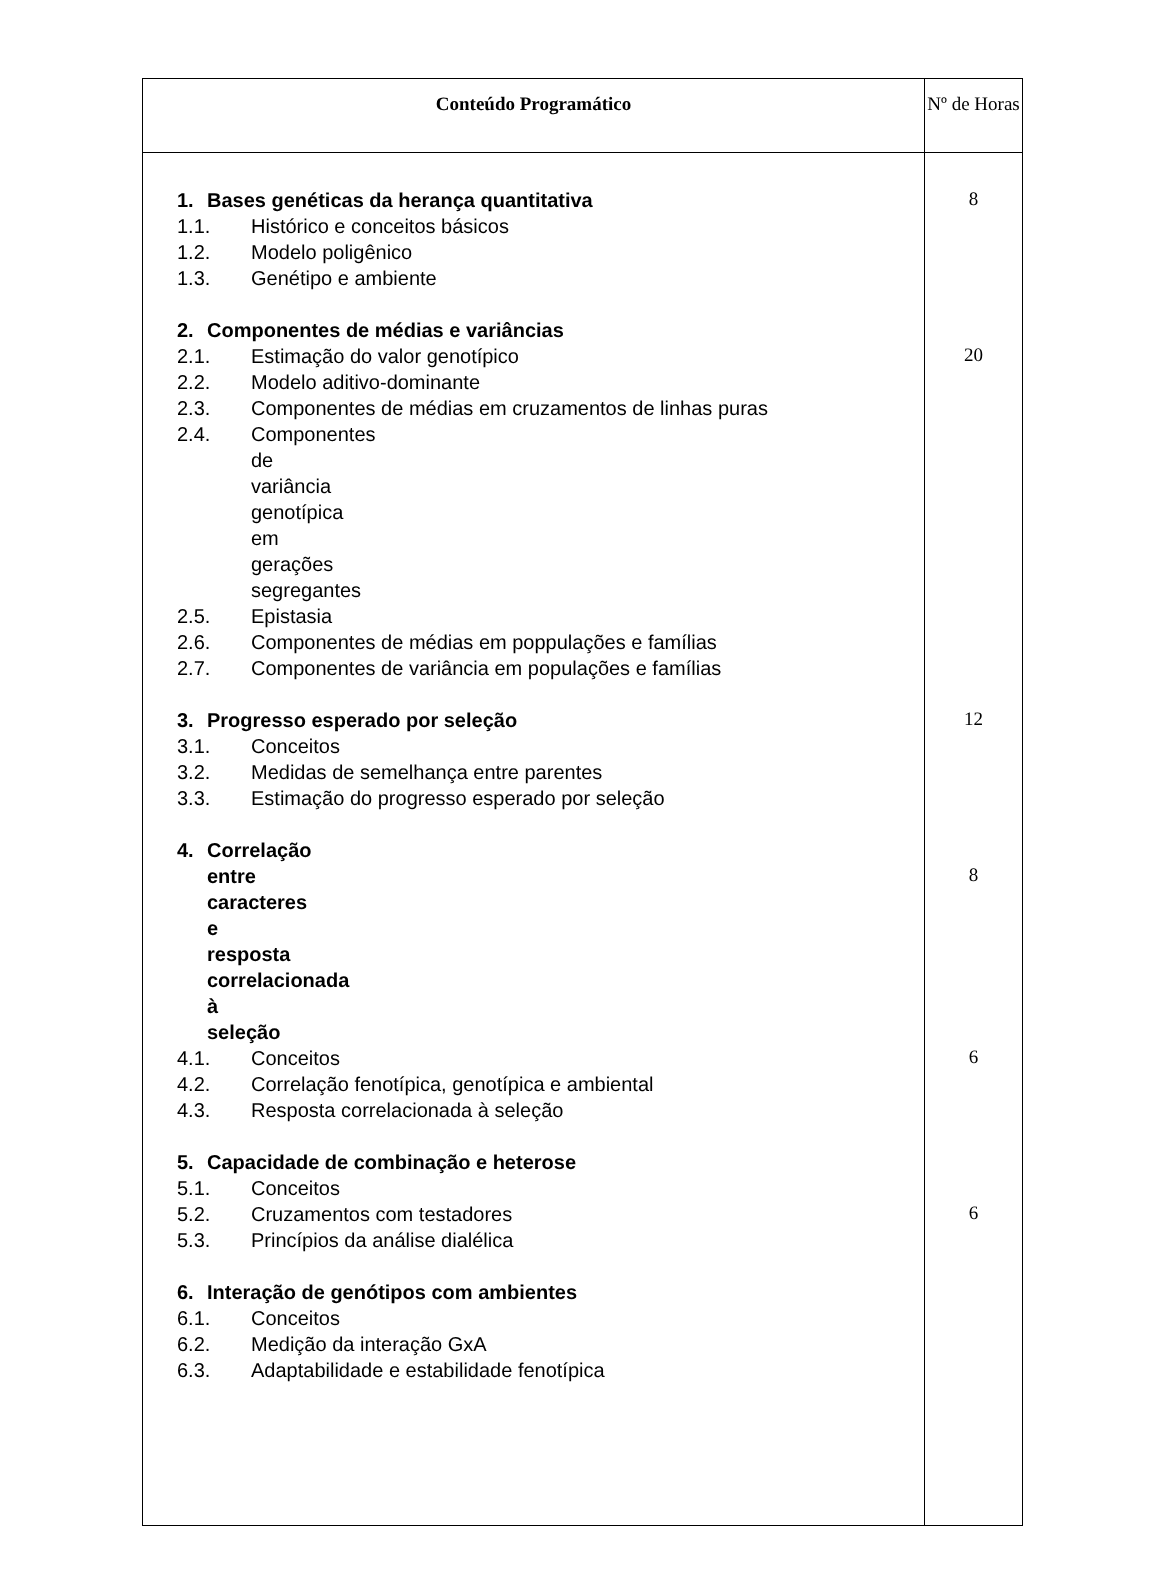| Conteúdo Programático | Nº de Horas |
| --- | --- |
| 1. Bases genéticas da herança quantitativa 1.1. Histórico e conceitos básicos 1.2. Modelo poligênico 1.3. Genétipo e ambiente 2. Componentes de médias e variâncias 2.1. Estimação do valor genotípico 2.2. Modelo aditivo-dominante 2.3. Componentes de médias em cruzamentos de linhas puras 2.4. Componentes de variância genotípica em gerações segregantes 2.5. Epistasia 2.6. Componentes de médias em poppulações e famílias 2.7. Componentes de variância em populações e famílias 3. Progresso esperado por seleção 3.1. Conceitos 3.2. Medidas de semelhança entre parentes 3.3. Estimação do progresso esperado por seleção 4. Correlação entre caracteres e resposta correlacionada à seleção 4.1. Conceitos 4.2. Correlação fenotípica, genotípica e ambiental 4.3. Resposta correlacionada à seleção 5. Capacidade de combinação e heterose 5.1. Conceitos 5.2. Cruzamentos com testadores 5.3. Princípios da análise dialélica 6. Interação de genótipos com ambientes 6.1. Conceitos 6.2. Medição da interação GxA 6.3. Adaptabilidade e estabilidade fenotípica | 8 20 12 8 6 6 |